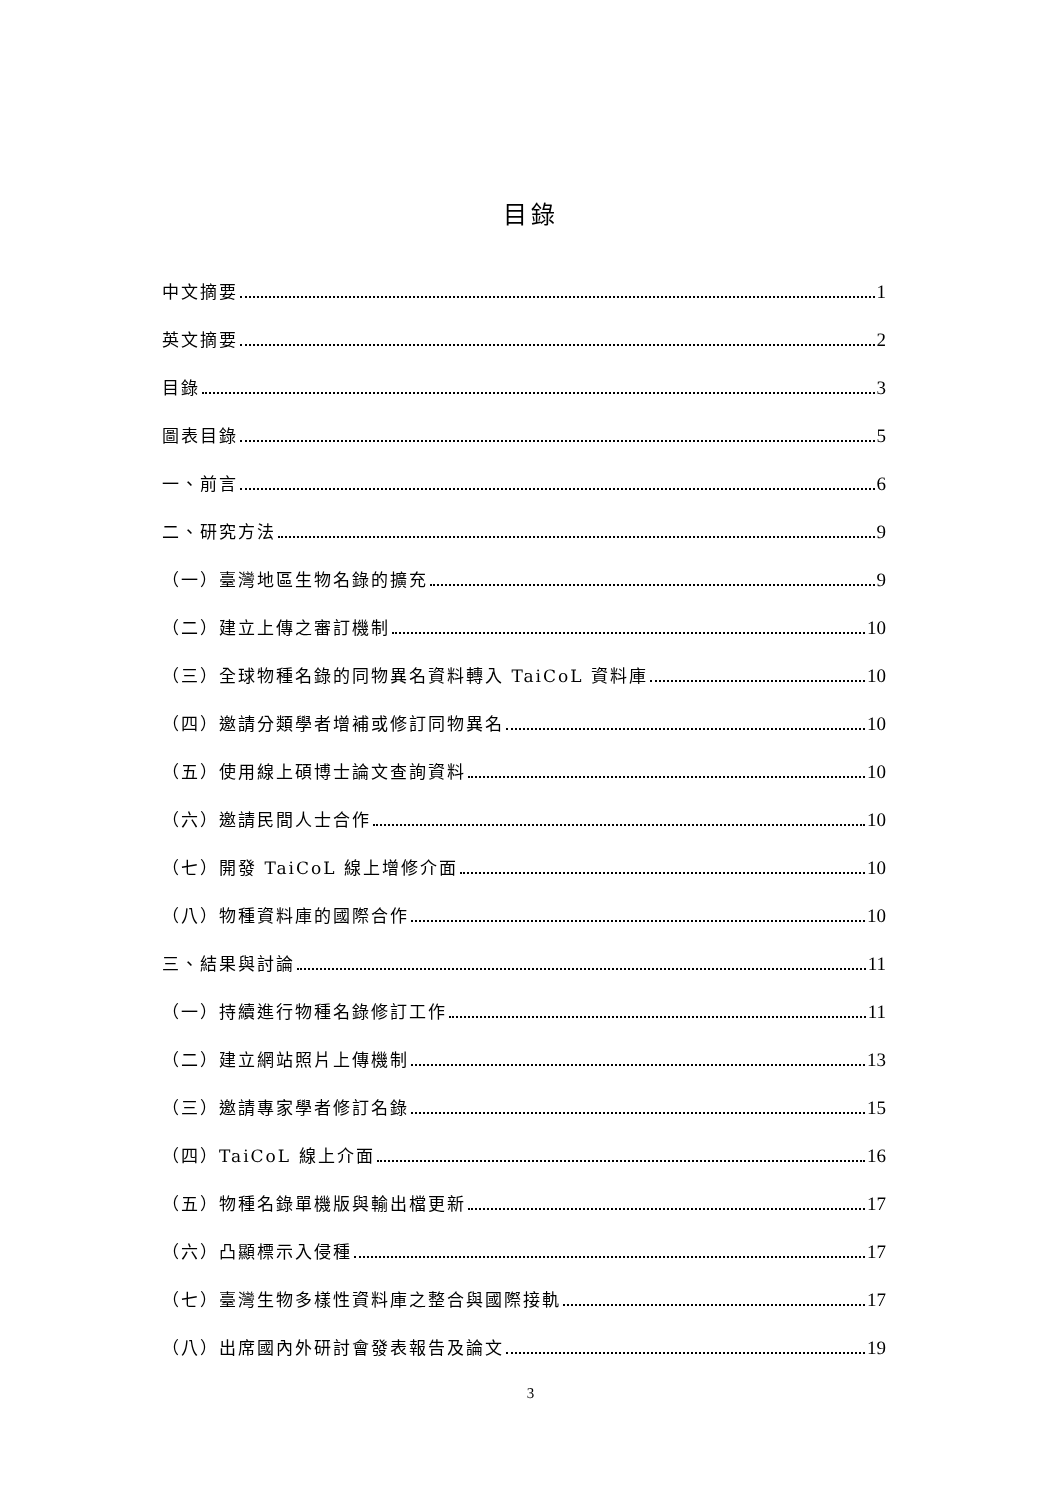目錄
中文摘要 1
英文摘要 2
目錄 3
圖表目錄 5
一、前言 6
二、研究方法 9
（一）臺灣地區生物名錄的擴充 9
（二）建立上傳之審訂機制 10
（三）全球物種名錄的同物異名資料轉入 TaiCoL 資料庫 10
（四）邀請分類學者增補或修訂同物異名 10
（五）使用線上碩博士論文查詢資料 10
（六）邀請民間人士合作 10
（七）開發 TaiCoL 線上增修介面 10
（八）物種資料庫的國際合作 10
三、結果與討論 11
（一）持續進行物種名錄修訂工作 11
（二）建立網站照片上傳機制 13
（三）邀請專家學者修訂名錄 15
（四）TaiCoL 線上介面 16
（五）物種名錄單機版與輸出檔更新 17
（六）凸顯標示入侵種 17
（七）臺灣生物多樣性資料庫之整合與國際接軌 17
（八）出席國內外研討會發表報告及論文 19
3